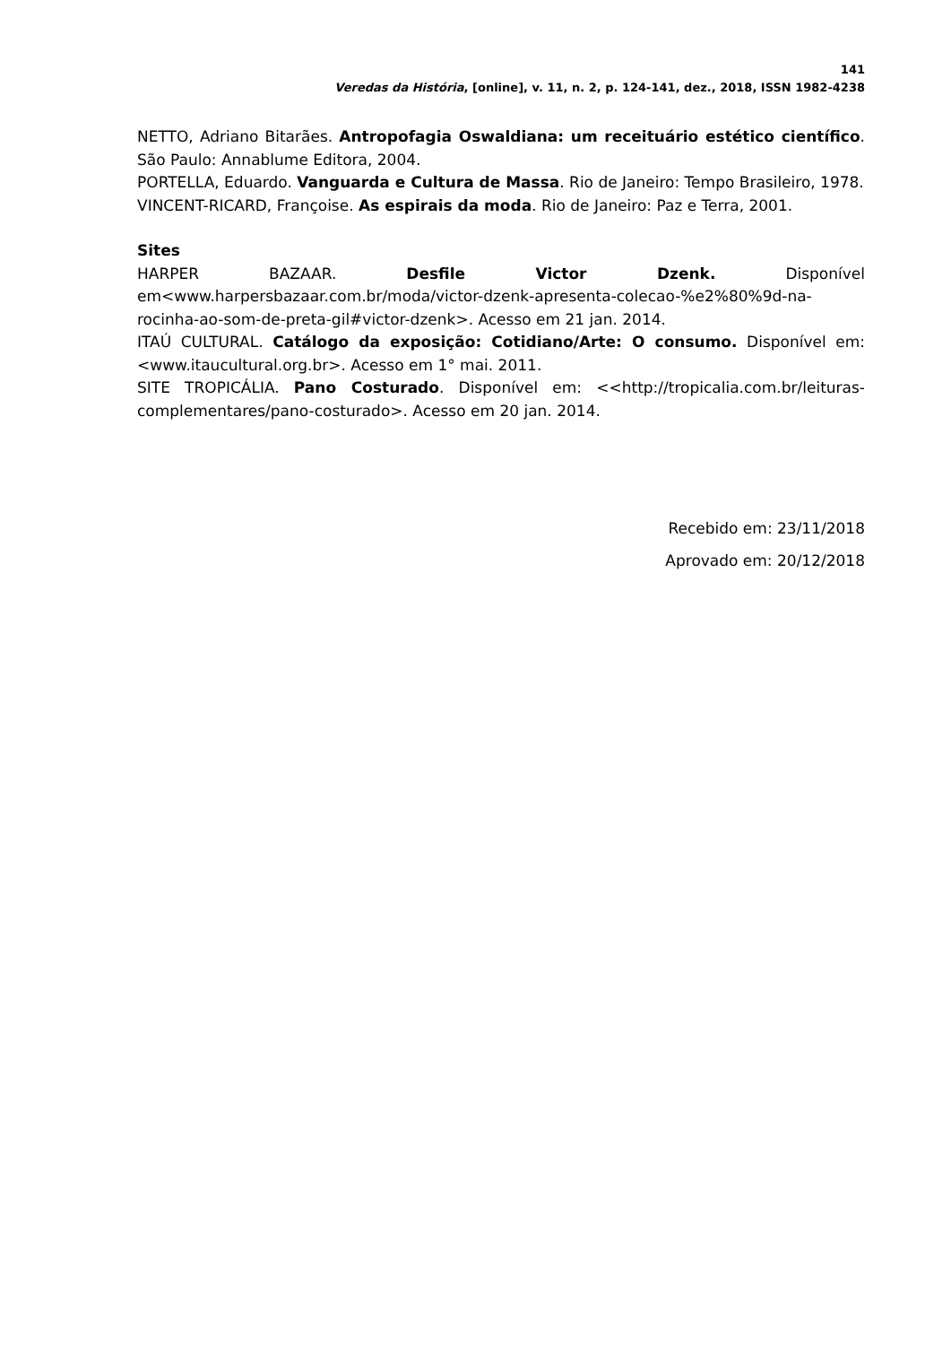141
Veredas da História, [online], v. 11, n. 2, p. 124-141, dez., 2018, ISSN 1982-4238
NETTO, Adriano Bitarães. Antropofagia Oswaldiana: um receituário estético científico. São Paulo: Annablume Editora, 2004.
PORTELLA, Eduardo. Vanguarda e Cultura de Massa. Rio de Janeiro: Tempo Brasileiro, 1978.
VINCENT-RICARD, Françoise. As espirais da moda. Rio de Janeiro: Paz e Terra, 2001.
Sites
HARPER BAZAAR. Desfile Victor Dzenk. Disponível em<www.harpersbazaar.com.br/moda/victor-dzenk-apresenta-colecao-%e2%80%9d-na-rocinha-ao-som-de-preta-gil#victor-dzenk>. Acesso em 21 jan. 2014.
ITAÚ CULTURAL. Catálogo da exposição: Cotidiano/Arte: O consumo. Disponível em: <www.itaucultural.org.br>. Acesso em 1° mai. 2011.
SITE TROPICÁLIA. Pano Costurado. Disponível em: <<http://tropicalia.com.br/leituras-complementares/pano-costurado>. Acesso em 20 jan. 2014.
Recebido em: 23/11/2018
Aprovado em: 20/12/2018